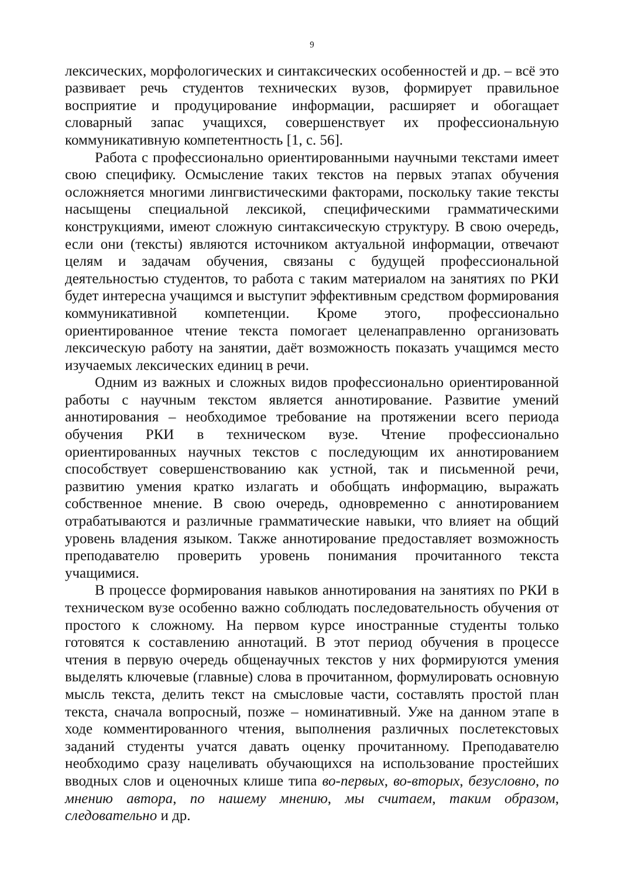9
лексических, морфологических и синтаксических особенностей и др. – всё это развивает речь студентов технических вузов, формирует правильное восприятие и продуцирование информации, расширяет и обогащает словарный запас учащихся, совершенствует их профессиональную коммуникативную компетентность [1, с. 56].
Работа с профессионально ориентированными научными текстами имеет свою специфику. Осмысление таких текстов на первых этапах обучения осложняется многими лингвистическими факторами, поскольку такие тексты насыщены специальной лексикой, специфическими грамматическими конструкциями, имеют сложную синтаксическую структуру. В свою очередь, если они (тексты) являются источником актуальной информации, отвечают целям и задачам обучения, связаны с будущей профессиональной деятельностью студентов, то работа с таким материалом на занятиях по РКИ будет интересна учащимся и выступит эффективным средством формирования коммуникативной компетенции. Кроме этого, профессионально ориентированное чтение текста помогает целенаправленно организовать лексическую работу на занятии, даёт возможность показать учащимся место изучаемых лексических единиц в речи.
Одним из важных и сложных видов профессионально ориентированной работы с научным текстом является аннотирование. Развитие умений аннотирования – необходимое требование на протяжении всего периода обучения РКИ в техническом вузе. Чтение профессионально ориентированных научных текстов с последующим их аннотированием способствует совершенствованию как устной, так и письменной речи, развитию умения кратко излагать и обобщать информацию, выражать собственное мнение. В свою очередь, одновременно с аннотированием отрабатываются и различные грамматические навыки, что влияет на общий уровень владения языком. Также аннотирование предоставляет возможность преподавателю проверить уровень понимания прочитанного текста учащимися.
В процессе формирования навыков аннотирования на занятиях по РКИ в техническом вузе особенно важно соблюдать последовательность обучения от простого к сложному. На первом курсе иностранные студенты только готовятся к составлению аннотаций. В этот период обучения в процессе чтения в первую очередь общенаучных текстов у них формируются умения выделять ключевые (главные) слова в прочитанном, формулировать основную мысль текста, делить текст на смысловые части, составлять простой план текста, сначала вопросный, позже – номинативный. Уже на данном этапе в ходе комментированного чтения, выполнения различных послетекстовых заданий студенты учатся давать оценку прочитанному. Преподавателю необходимо сразу нацеливать обучающихся на использование простейших вводных слов и оценочных клише типа во-первых, во-вторых, безусловно, по мнению автора, по нашему мнению, мы считаем, таким образом, следовательно и др.